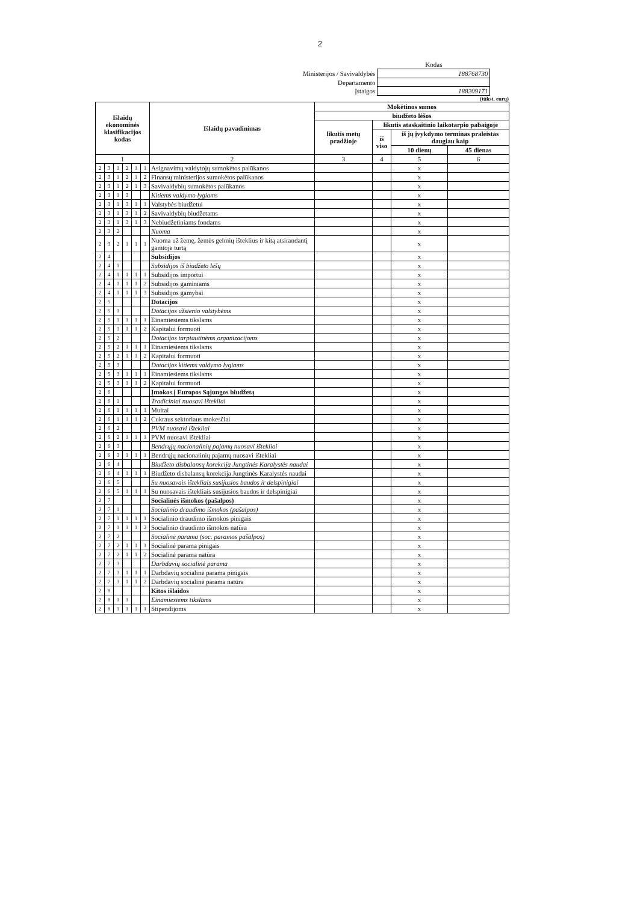2
| | Kodas |
| Ministerijos / Savivaldybės | 188768730 |
| Departamento | |
| Įstaigos | 188209171 |
(tūkst. eurų)
| Išlaidų ekonominės klasifikacijos kodas | | | | | | Išlaidų pavadinimas | Mokėtinos sumos | | | |
| --- | --- | --- | --- | --- | --- | --- | --- | --- | --- | --- |
| | | | | | | | biudžeto lėšos | | | |
| | | | | | | | likutis metų pradžioje | likutis ataskaitinio laikotarpio pabaigoje | | |
| | | | | | | | | iš viso | iš jų įvykdymo terminas praleistas daugiau kaip | |
| | | | | | | | | | 10 dienų | 45 dienas |
| 1 | | | | | | 2 | 3 | 4 | 5 | 6 |
| 2 | 3 | 1 | 2 | 1 | 1 | Asignavimų valdytojų sumokėtos palūkanos | | | x | |
| 2 | 3 | 1 | 2 | 1 | 2 | Finansų ministerijos sumokėtos palūkanos | | | x | |
| 2 | 3 | 1 | 2 | 1 | 3 | Savivaldybių sumokėtos palūkanos | | | x | |
| 2 | 3 | 1 | 3 | | | Kitiems valdymo lygiams | | | x | |
| 2 | 3 | 1 | 3 | 1 | 1 | Valstybės biudžetui | | | x | |
| 2 | 3 | 1 | 3 | 1 | 2 | Savivaldybių biudžetams | | | x | |
| 2 | 3 | 1 | 3 | 1 | 3 | Nebiudžetiniams fondams | | | x | |
| 2 | 3 | 2 | | | | Nuoma | | | x | |
| 2 | 3 | 2 | 1 | 1 | 1 | Nuoma už žemę, žemės gelmių išteklius ir kitą atsirandantį gamtoje turtą | | | x | |
| 2 | 4 | | | | | Subsidijos | | | x | |
| 2 | 4 | 1 | | | | Subsidijos iš biudžeto lėšų | | | x | |
| 2 | 4 | 1 | 1 | 1 | 1 | Subsidijos importui | | | x | |
| 2 | 4 | 1 | 1 | 1 | 2 | Subsidijos gaminiams | | | x | |
| 2 | 4 | 1 | 1 | 1 | 3 | Subsidijos gamybai | | | x | |
| 2 | 5 | | | | | Dotacijos | | | x | |
| 2 | 5 | 1 | | | | Dotacijos užsienio valstybėms | | | x | |
| 2 | 5 | 1 | 1 | 1 | 1 | Einamiesiems tikslams | | | x | |
| 2 | 5 | 1 | 1 | 1 | 2 | Kapitalui formuoti | | | x | |
| 2 | 5 | 2 | | | | Dotacijos tarptautinėms organizacijoms | | | x | |
| 2 | 5 | 2 | 1 | 1 | 1 | Einamiesiems tikslams | | | x | |
| 2 | 5 | 2 | 1 | 1 | 2 | Kapitalui formuoti | | | x | |
| 2 | 5 | 3 | | | | Dotacijos kitiems valdymo lygiams | | | x | |
| 2 | 5 | 3 | 1 | 1 | 1 | Einamiesiems tikslams | | | x | |
| 2 | 5 | 3 | 1 | 1 | 2 | Kapitalui formuoti | | | x | |
| 2 | 6 | | | | | Įmokos į Europos Sąjungos biudžetą | | | x | |
| 2 | 6 | 1 | | | | Tradiciniai nuosavi ištekliai | | | x | |
| 2 | 6 | 1 | 1 | 1 | 1 | Muitai | | | x | |
| 2 | 6 | 1 | 1 | 1 | 2 | Cukraus sektoriaus mokesčiai | | | x | |
| 2 | 6 | 2 | | | | PVM nuosavi ištekliai | | | x | |
| 2 | 6 | 2 | 1 | 1 | 1 | PVM nuosavi ištekliai | | | x | |
| 2 | 6 | 3 | | | | Bendrųjų nacionalinių pajamų nuosavi ištekliai | | | x | |
| 2 | 6 | 3 | 1 | 1 | 1 | Bendrųjų nacionalinių pajamų nuosavi ištekliai | | | x | |
| 2 | 6 | 4 | | | | Biudžeto disbalansų korekcija Jungtinės Karalystės naudai | | | x | |
| 2 | 6 | 4 | 1 | 1 | 1 | Biudžeto disbalansų korekcija Jungtinės Karalystės naudai | | | x | |
| 2 | 6 | 5 | | | | Su nuosavais ištekliais susijusios baudos ir delspinigiai | | | x | |
| 2 | 6 | 5 | 1 | 1 | 1 | Su nuosavais ištekliais susijusios baudos ir delspinigiai | | | x | |
| 2 | 7 | | | | | Socialinės išmokos (pašalpos) | | | x | |
| 2 | 7 | 1 | | | | Socialinio draudimo išmokos (pašalpos) | | | x | |
| 2 | 7 | 1 | 1 | 1 | 1 | Socialinio draudimo išmokos pinigais | | | x | |
| 2 | 7 | 1 | 1 | 1 | 2 | Socialinio draudimo išmokos natūra | | | x | |
| 2 | 7 | 2 | | | | Socialinė parama (soc. paramos pašalpos) | | | x | |
| 2 | 7 | 2 | 1 | 1 | 1 | Socialinė parama pinigais | | | x | |
| 2 | 7 | 2 | 1 | 1 | 2 | Socialinė parama natūra | | | x | |
| 2 | 7 | 3 | | | | Darbdavių socialinė parama | | | x | |
| 2 | 7 | 3 | 1 | 1 | 1 | Darbdavių socialinė parama pinigais | | | x | |
| 2 | 7 | 3 | 1 | 1 | 2 | Darbdavių socialinė parama natūra | | | x | |
| 2 | 8 | | | | | Kitos išlaidos | | | x | |
| 2 | 8 | 1 | 1 | | | Einamiesiems tikslams | | | x | |
| 2 | 8 | 1 | 1 | 1 | 1 | Stipendijoms | | | x | |